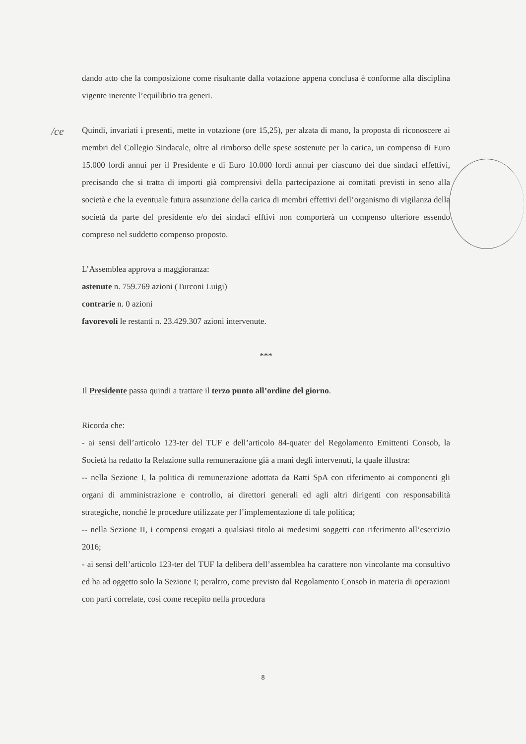/ce
dando atto che la composizione come risultante dalla votazione appena conclusa è conforme alla disciplina vigente inerente l’equilibrio tra generi.
Quindi, invariati i presenti, mette in votazione (ore 15,25), per alzata di mano, la proposta di riconoscere ai membri del Collegio Sindacale, oltre al rimborso delle spese sostenute per la carica, un compenso di Euro 15.000 lordi annui per il Presidente e di Euro 10.000 lordi annui per ciascuno dei due sindaci effettivi, precisando che si tratta di importi già comprensivi della partecipazione ai comitati previsti in seno alla società e che la eventuale futura assunzione della carica di membri effettivi dell’organismo di vigilanza della società da parte del presidente e/o dei sindaci efftivi non comporterà un compenso ulteriore essendo compreso nel suddetto compenso proposto.
L’Assemblea approva a maggioranza:
astenute n. 759.769 azioni (Turconi Luigi)
contrarie n. 0 azioni
favorevoli le restanti n. 23.429.307 azioni intervenute.
***
Il Presidente passa quindi a trattare il terzo punto all’ordine del giorno.
Ricorda che:
- ai sensi dell’articolo 123-ter del TUF e dell’articolo 84-quater del Regolamento Emittenti Consob, la Società ha redatto la Relazione sulla remunerazione già a mani degli intervenuti, la quale illustra:
-- nella Sezione I, la politica di remunerazione adottata da Ratti SpA con riferimento ai componenti gli organi di amministrazione e controllo, ai direttori generali ed agli altri dirigenti con responsabilità strategiche, nonché le procedure utilizzate per l’implementazione di tale politica;
-- nella Sezione II, i compensi erogati a qualsiasi titolo ai medesimi soggetti con riferimento all’esercizio 2016;
- ai sensi dell’articolo 123-ter del TUF la delibera dell’assemblea ha carattere non vincolante ma consultivo ed ha ad oggetto solo la Sezione I; peraltro, come previsto dal Regolamento Consob in materia di operazioni con parti correlate, così come recepito nella procedura
8